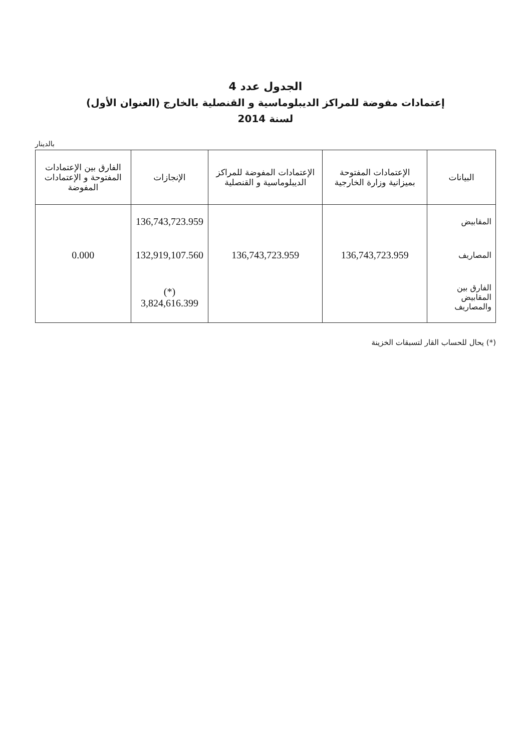الجدول عدد 4
إعتمادات مفوضة للمراكز الديبلوماسية و القنصلية بالخارج (العنوان الأول)
لسنة 2014
بالدينار
| البيانات | الإعتمادات المفتوحة بميزانية وزارة الخارجية | الإعتمادات المفوضة للمراكز الديبلوماسية و القنصلية | الإنجازات | الفارق بين الإعتمادات المفتوحة و الإعتمادات المفوضة |
| --- | --- | --- | --- | --- |
| المقابيض | | | 136,743,723.959 | |
| المصاريف | 136,743,723.959 | 136,743,723.959 | 132,919,107.560 | 0.000 |
| الفارق بين المقابيض والمصاريف | | | (*) 3,824,616.399 | |
(*) يحال للحساب القار لتسبقات الخزينة